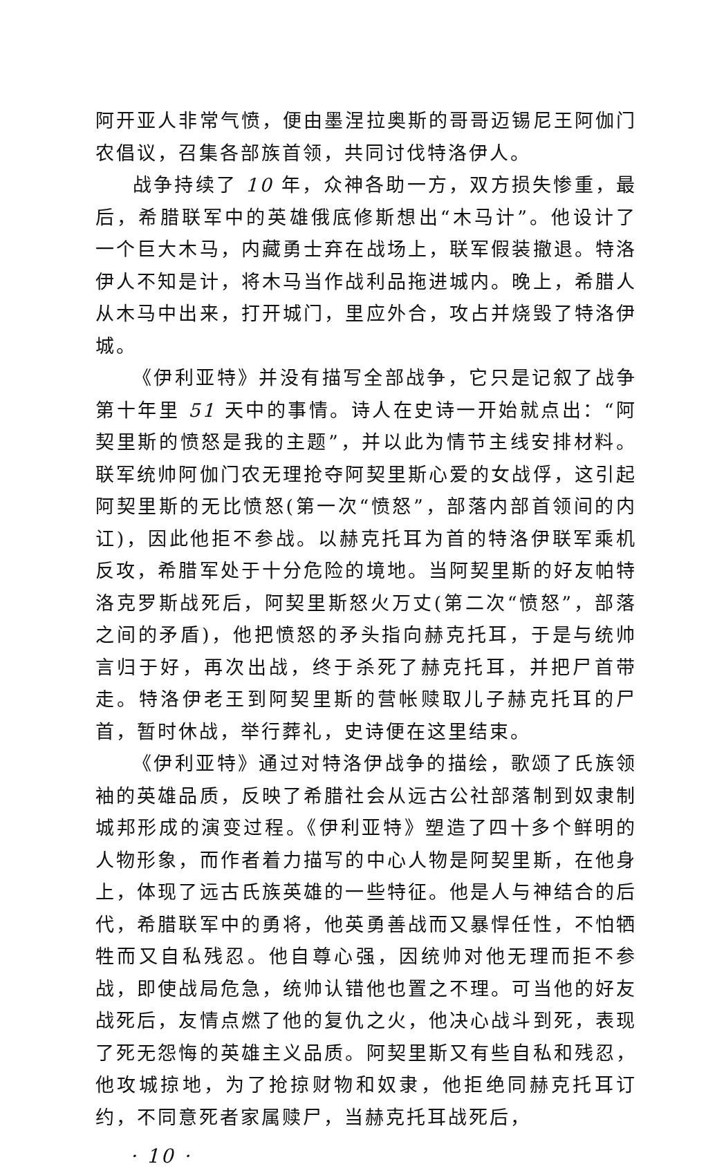阿开亚人非常气愤，便由墨涅拉奥斯的哥哥迈锡尼王阿伽门农倡议，召集各部族首领，共同讨伐特洛伊人。
战争持续了 10 年，众神各助一方，双方损失惨重，最后，希腊联军中的英雄俄底修斯想出“木马计”。他设计了一个巨大木马，内藏勇士弃在战场上，联军假装撤退。特洛伊人不知是计，将木马当作战利品拖进城内。晚上，希腊人从木马中出来，打开城门，里应外合，攻占并烧毁了特洛伊城。
《伊利亚特》并没有描写全部战争，它只是记叙了战争第十年里 51 天中的事情。诗人在史诗一开始就点出：“阿契里斯的愤怒是我的主题”，并以此为情节主线安排材料。联军统帅阿伽门农无理抢夺阿契里斯心爱的女战俘，这引起阿契里斯的无比愤怒(第一次“愤怒”，部落内部首领间的内讧)，因此他拒不参战。以赫克托耳为首的特洛伊联军乘机反攻，希腊军处于十分危险的境地。当阿契里斯的好友帕特洛克罗斯战死后，阿契里斯怒火万丈(第二次“愤怒”，部落之间的矛盾)，他把愤怒的矛头指向赫克托耳，于是与统帅言归于好，再次出战，终于杀死了赫克托耳，并把尸首带走。特洛伊老王到阿契里斯的营帐赎取儿子赫克托耳的尸首，暂时休战，举行葬礼，史诗便在这里结束。
《伊利亚特》通过对特洛伊战争的描绘，歌颂了氏族领袖的英雄品质，反映了希腊社会从远古公社部落制到奴隶制城邦形成的演变过程。《伊利亚特》塑造了四十多个鲜明的人物形象，而作者着力描写的中心人物是阿契里斯，在他身上，体现了远古氏族英雄的一些特征。他是人与神结合的后代，希腊联军中的勇将，他英勇善战而又暴悍任性，不怕牺牲而又自私残忍。他自尊心强，因统帅对他无理而拒不参战，即使战局危急，统帅认错他也置之不理。可当他的好友战死后，友情点燃了他的复仇之火，他决心战斗到死，表现了死无怨悔的英雄主义品质。阿契里斯又有些自私和残忍，他攻城掠地，为了抢掠财物和奴隶，他拒绝同赫克托耳订约，不同意死者家属赎尸，当赫克托耳战死后，
· 10 ·